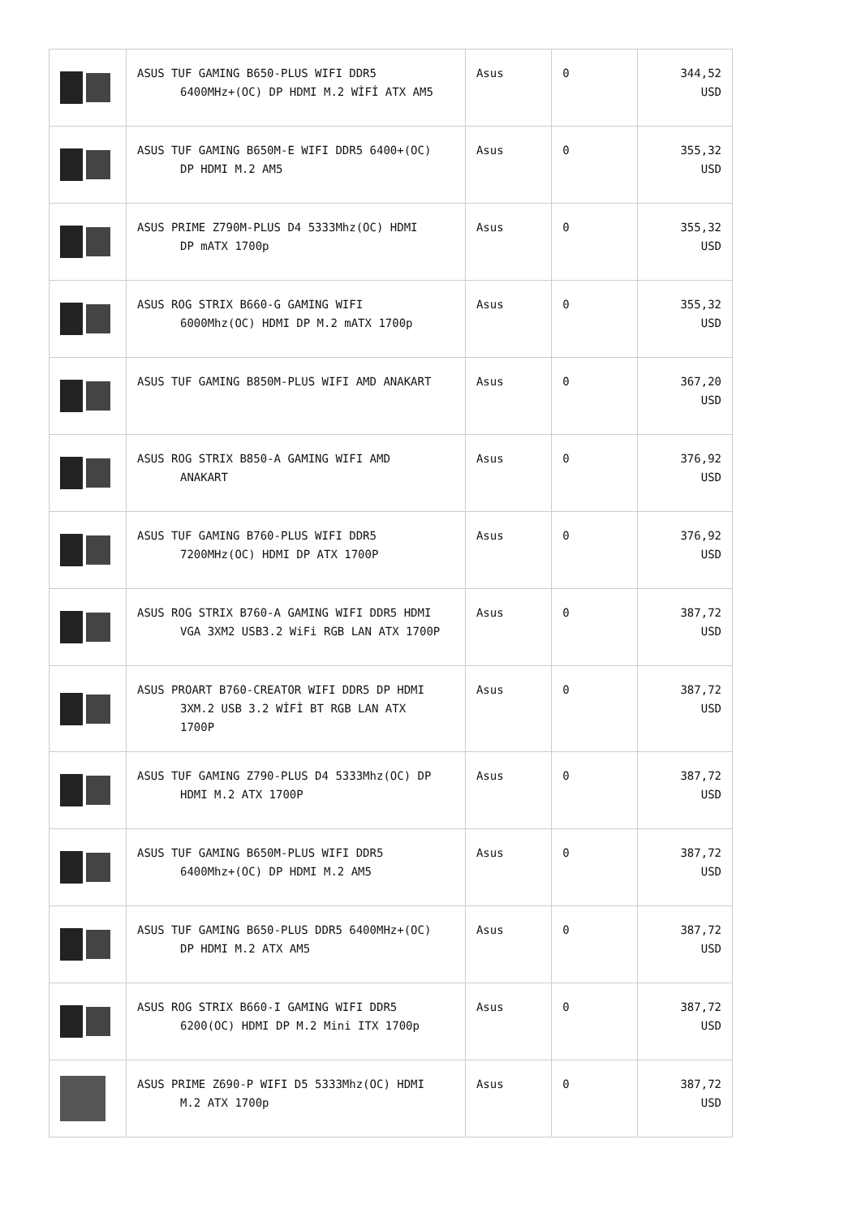| | ASUS TUF GAMING B650-PLUS WIFI DDR5 6400MHz+(OC) DP HDMI M.2 WİFİ ATX AM5 | Asus | 0 | 344,52 USD |
| | ASUS TUF GAMING B650M-E WIFI DDR5 6400+(OC) DP HDMI M.2 AM5 | Asus | 0 | 355,32 USD |
| | ASUS PRIME Z790M-PLUS D4 5333Mhz(OC) HDMI DP mATX 1700p | Asus | 0 | 355,32 USD |
| | ASUS ROG STRIX B660-G GAMING WIFI 6000Mhz(OC) HDMI DP M.2 mATX 1700p | Asus | 0 | 355,32 USD |
| | ASUS TUF GAMING B850M-PLUS WIFI AMD ANAKART | Asus | 0 | 367,20 USD |
| | ASUS ROG STRIX B850-A GAMING WIFI AMD ANAKART | Asus | 0 | 376,92 USD |
| | ASUS TUF GAMING B760-PLUS WIFI DDR5 7200MHz(OC) HDMI DP ATX 1700P | Asus | 0 | 376,92 USD |
| | ASUS ROG STRIX B760-A GAMING WIFI DDR5 HDMI VGA 3XM2 USB3.2 WiFi RGB LAN ATX 1700P | Asus | 0 | 387,72 USD |
| | ASUS PROART B760-CREATOR WIFI DDR5 DP HDMI 3XM.2 USB 3.2 WİFİ BT RGB LAN ATX 1700P | Asus | 0 | 387,72 USD |
| | ASUS TUF GAMING Z790-PLUS D4 5333Mhz(OC) DP HDMI M.2 ATX 1700P | Asus | 0 | 387,72 USD |
| | ASUS TUF GAMING B650M-PLUS WIFI DDR5 6400Mhz+(OC) DP HDMI M.2 AM5 | Asus | 0 | 387,72 USD |
| | ASUS TUF GAMING B650-PLUS DDR5 6400MHz+(OC) DP HDMI M.2 ATX AM5 | Asus | 0 | 387,72 USD |
| | ASUS ROG STRIX B660-I GAMING WIFI DDR5 6200(OC) HDMI DP M.2 Mini ITX 1700p | Asus | 0 | 387,72 USD |
| | ASUS PRIME Z690-P WIFI D5 5333Mhz(OC) HDMI M.2 ATX 1700p | Asus | 0 | 387,72 USD |